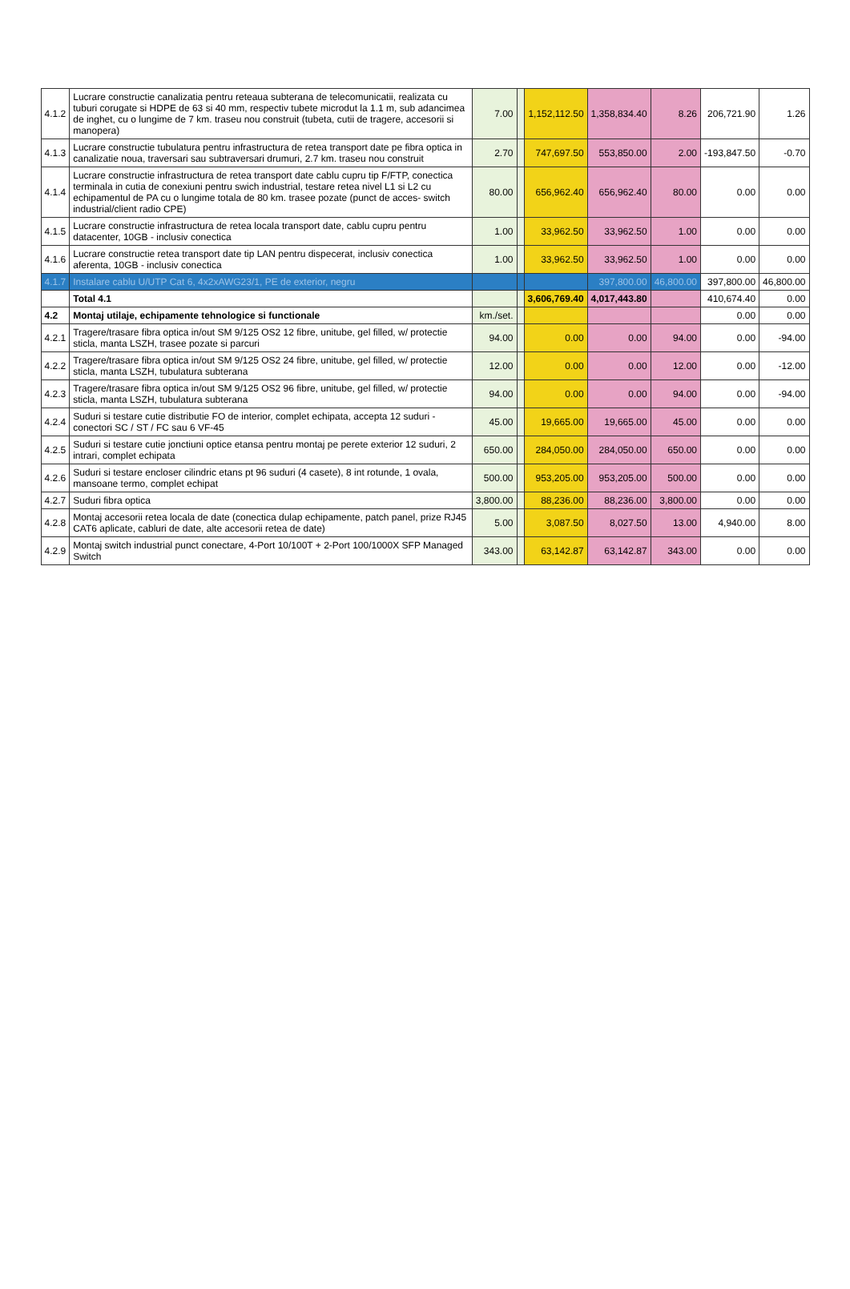| 4.1.2 | Lucrare constructie canalizatia pentru reteaua subterana de telecomunicatii, realizata cu tuburi corugate si HDPE de 63 si 40 mm, respectiv tubete microdut la 1.1 m, sub adancimea de inghet, cu o lungime de 7 km. traseu nou construit (tubeta, cutii de tragere, accesorii si manopera) | 7.00 | | 1,152,112.50 | 1,358,834.40 | 8.26 | 206,721.90 | 1.26 |
| 4.1.3 | Lucrare constructie tubulatura pentru infrastructura de retea transport date pe fibra optica in canalizatie noua, traversari sau subtraversari drumuri, 2.7 km. traseu nou construit | 2.70 | | 747,697.50 | 553,850.00 | 2.00 | -193,847.50 | -0.70 |
| 4.1.4 | Lucrare constructie infrastructura de retea transport date cablu cupru tip F/FTP, conectica terminala in cutia de conexiuni pentru swich industrial, testare retea nivel L1 si L2 cu echipamentul de PA cu o lungime totala de 80 km. trasee pozate (punct de acces- switch industrial/client radio CPE) | 80.00 | | 656,962.40 | 656,962.40 | 80.00 | 0.00 | 0.00 |
| 4.1.5 | Lucrare constructie infrastructura de retea locala transport date, cablu cupru pentru datacenter, 10GB - inclusiv conectica | 1.00 | | 33,962.50 | 33,962.50 | 1.00 | 0.00 | 0.00 |
| 4.1.6 | Lucrare constructie retea transport date tip LAN pentru dispecerat, inclusiv conectica aferenta, 10GB - inclusiv conectica | 1.00 | | 33,962.50 | 33,962.50 | 1.00 | 0.00 | 0.00 |
| 4.1.7 | Instalare cablu U/UTP Cat 6, 4x2xAWG23/1, PE de exterior, negru | | | | 397,800.00 | 46,800.00 | 397,800.00 | 46,800.00 |
| | Total 4.1 | | | 3,606,769.40 | 4,017,443.80 | | 410,674.40 | 0.00 |
| 4.2 | Montaj utilaje, echipamente tehnologice si functionale | km./set. | | | | | 0.00 | 0.00 |
| 4.2.1 | Tragere/trasare fibra optica in/out SM 9/125 OS2 12 fibre, unitube, gel filled, w/ protectie sticla, manta LSZH, trasee pozate si parcuri | 94.00 | | 0.00 | 0.00 | 94.00 | 0.00 | -94.00 |
| 4.2.2 | Tragere/trasare fibra optica in/out SM 9/125 OS2 24 fibre, unitube, gel filled, w/ protectie sticla, manta LSZH, tubulatura subterana | 12.00 | | 0.00 | 0.00 | 12.00 | 0.00 | -12.00 |
| 4.2.3 | Tragere/trasare fibra optica in/out SM 9/125 OS2 96 fibre, unitube, gel filled, w/ protectie sticla, manta LSZH, tubulatura subterana | 94.00 | | 0.00 | 0.00 | 94.00 | 0.00 | -94.00 |
| 4.2.4 | Suduri si testare cutie distributie FO de interior, complet echipata, accepta 12 suduri - conectori SC / ST / FC sau 6 VF-45 | 45.00 | | 19,665.00 | 19,665.00 | 45.00 | 0.00 | 0.00 |
| 4.2.5 | Suduri si testare cutie jonctiuni optice etansa pentru montaj pe perete exterior 12 suduri, 2 intrari, complet echipata | 650.00 | | 284,050.00 | 284,050.00 | 650.00 | 0.00 | 0.00 |
| 4.2.6 | Suduri si testare encloser cilindric etans pt 96 suduri (4 casete), 8 int rotunde, 1 ovala, mansoane termo, complet echipat | 500.00 | | 953,205.00 | 953,205.00 | 500.00 | 0.00 | 0.00 |
| 4.2.7 | Suduri fibra optica | 3,800.00 | | 88,236.00 | 88,236.00 | 3,800.00 | 0.00 | 0.00 |
| 4.2.8 | Montaj accesorii retea locala de date (conectica dulap echipamente, patch panel, prize RJ45 CAT6 aplicate, cabluri de date, alte accesorii retea de date) | 5.00 | | 3,087.50 | 8,027.50 | 13.00 | 4,940.00 | 8.00 |
| 4.2.9 | Montaj switch industrial punct conectare, 4-Port 10/100T + 2-Port 100/1000X SFP Managed Switch | 343.00 | | 63,142.87 | 63,142.87 | 343.00 | 0.00 | 0.00 |